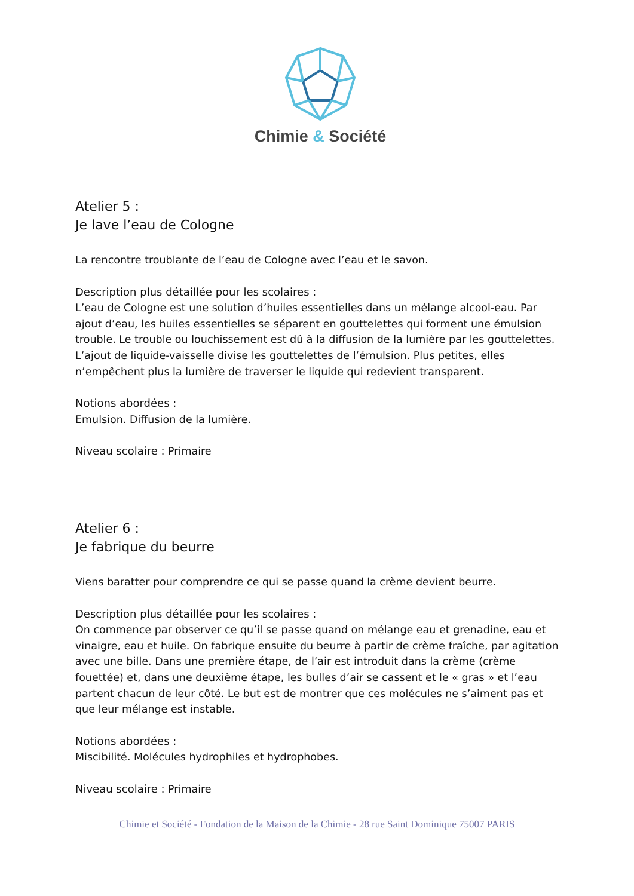Chimie & Société
Atelier 5 :
Je lave l’eau de Cologne
La rencontre troublante de l’eau de Cologne avec l’eau et le savon.
Description plus détaillée pour les scolaires :
L’eau de Cologne est une solution d’huiles essentielles dans un mélange alcool-eau. Par ajout d’eau, les huiles essentielles se séparent en gouttelettes qui forment une émulsion trouble. Le trouble ou louchissement est dû à la diffusion de la lumière par les gouttelettes. L’ajout de liquide-vaisselle divise les gouttelettes de l’émulsion. Plus petites, elles n’empêchent plus la lumière de traverser le liquide qui redevient transparent.
Notions abordées :
Emulsion. Diffusion de la lumière.
Niveau scolaire : Primaire
Atelier 6 :
Je fabrique du beurre
Viens baratter pour comprendre ce qui se passe quand la crème devient beurre.
Description plus détaillée pour les scolaires :
On commence par observer ce qu’il se passe quand on mélange eau et grenadine, eau et vinaigre, eau et huile. On fabrique ensuite du beurre à partir de crème fraîche, par agitation avec une bille. Dans une première étape, de l’air est introduit dans la crème (crème fouettée) et, dans une deuxième étape, les bulles d’air se cassent et le « gras » et l’eau partent chacun de leur côté. Le but est de montrer que ces molécules ne s’aiment pas et que leur mélange est instable.
Notions abordées :
Miscibilité. Molécules hydrophiles et hydrophobes.
Niveau scolaire : Primaire
Chimie et Société - Fondation de la Maison de la Chimie - 28 rue Saint Dominique 75007 PARIS